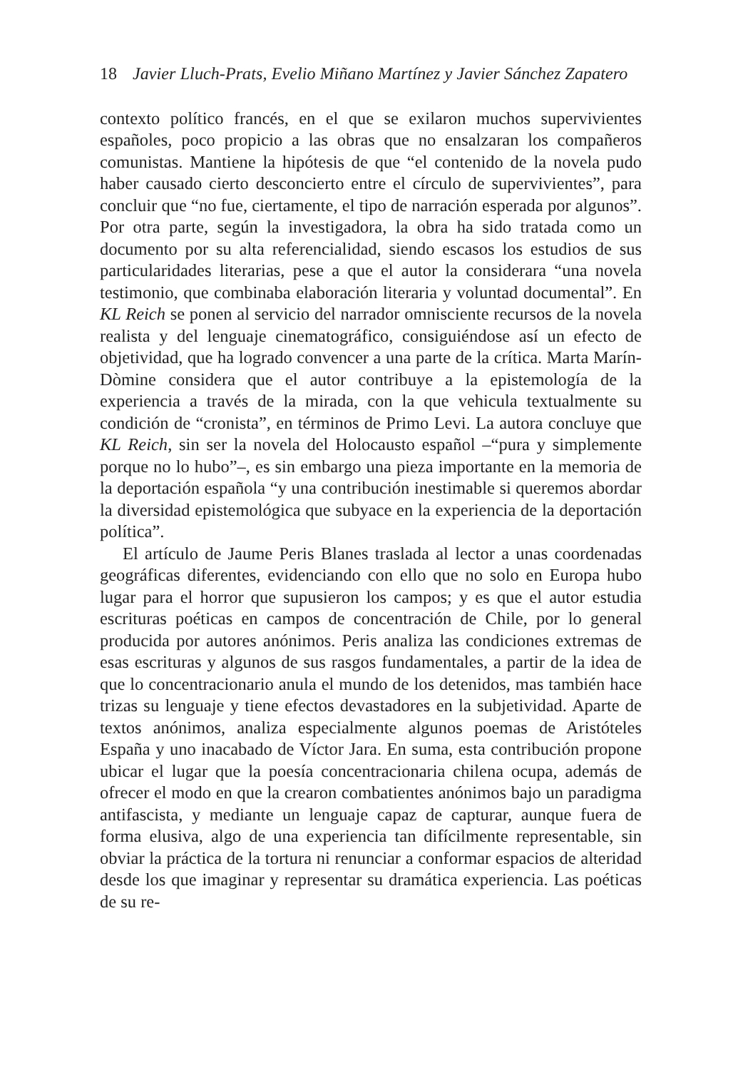18 Javier Lluch-Prats, Evelio Miñano Martínez y Javier Sánchez Zapatero
contexto político francés, en el que se exilaron muchos supervivientes españoles, poco propicio a las obras que no ensalzaran los compañeros comunistas. Mantiene la hipótesis de que “el contenido de la novela pudo haber causado cierto desconcierto entre el círculo de supervivientes”, para concluir que “no fue, ciertamente, el tipo de narración esperada por algunos”. Por otra parte, según la investigadora, la obra ha sido tratada como un documento por su alta referencialidad, siendo escasos los estudios de sus particularidades literarias, pese a que el autor la considerara “una novela testimonio, que combinaba elaboración literaria y voluntad documental”. En KL Reich se ponen al servicio del narrador omnisciente recursos de la novela realista y del lenguaje cinematográfico, consiguiéndose así un efecto de objetividad, que ha logrado convencer a una parte de la crítica. Marta Marín-Dòmine considera que el autor contribuye a la epistemología de la experiencia a través de la mirada, con la que vehicula textualmente su condición de “cronista”, en términos de Primo Levi. La autora concluye que KL Reich, sin ser la novela del Holocausto español –“pura y simplemente porque no lo hubo”–, es sin embargo una pieza importante en la memoria de la deportación española “y una contribución inestimable si queremos abordar la diversidad epistemológica que subyace en la experiencia de la deportación política”.
El artículo de Jaume Peris Blanes traslada al lector a unas coordenadas geográficas diferentes, evidenciando con ello que no solo en Europa hubo lugar para el horror que supusieron los campos; y es que el autor estudia escrituras poéticas en campos de concentración de Chile, por lo general producida por autores anónimos. Peris analiza las condiciones extremas de esas escrituras y algunos de sus rasgos fundamentales, a partir de la idea de que lo concentracionario anula el mundo de los detenidos, mas también hace trizas su lenguaje y tiene efectos devastadores en la subjetividad. Aparte de textos anónimos, analiza especialmente algunos poemas de Aristóteles España y uno inacabado de Víctor Jara. En suma, esta contribución propone ubicar el lugar que la poesía concentracionaria chilena ocupa, además de ofrecer el modo en que la crearon combatientes anónimos bajo un paradigma antifascista, y mediante un lenguaje capaz de capturar, aunque fuera de forma elusiva, algo de una experiencia tan difícilmente representable, sin obviar la práctica de la tortura ni renunciar a conformar espacios de alteridad desde los que imaginar y representar su dramática experiencia. Las poéticas de su re-